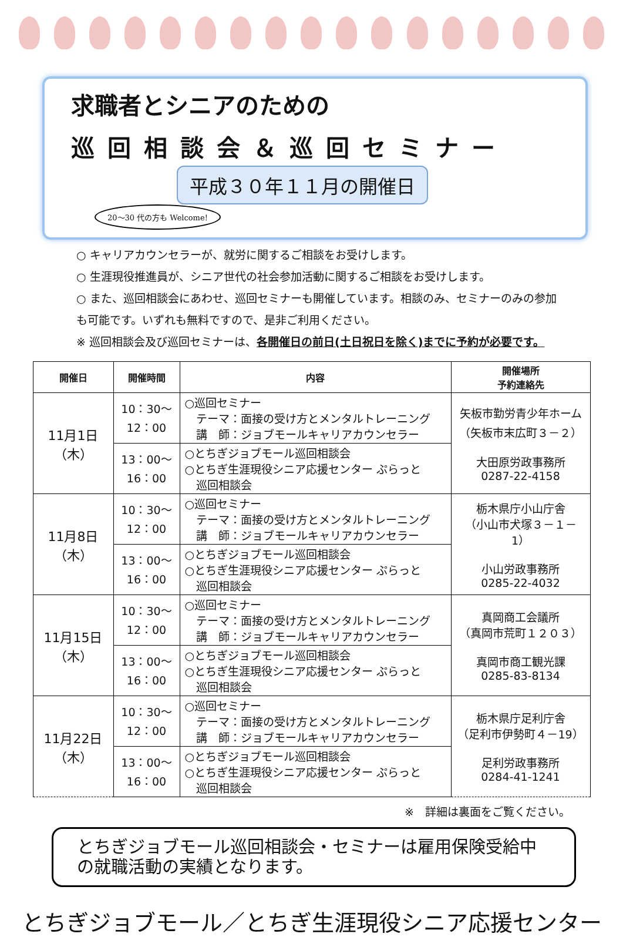求職者とシニアのための
巡回相談会＆巡回セミナー
平成３０年１１月の開催日
20～30 代の方も Welcome!
○ キャリアカウンセラーが、就労に関するご相談をお受けします。
○ 生涯現役推進員が、シニア世代の社会参加活動に関するご相談をお受けします。
○ また、巡回相談会にあわせ、巡回セミナーも開催しています。相談のみ、セミナーのみの参加も可能です。いずれも無料ですので、是非ご利用ください。
※ 巡回相談会及び巡回セミナーは、各開催日の前日(土日祝日を除く)までに予約が必要です。
| 開催日 | 開催時間 | 内容 | 開催場所 予約連絡先 |
| --- | --- | --- | --- |
| 11月1日 （木） | 10：30～ 12：00 | ○巡回セミナー テーマ：面接の受け方とメンタルトレーニング 講 師：ジョブモールキャリアカウンセラー | 矢板市勤労青少年ホーム （矢板市末広町３－２） 大田原労政事務所 0287-22-4158 |
| | 13：00～ 16：00 | ○とちぎジョブモール巡回相談会 ○とちぎ生涯現役シニア応援センター ぷらっと 巡回相談会 | |
| 11月8日 （木） | 10：30～ 12：00 | ○巡回セミナー テーマ：面接の受け方とメンタルトレーニング 講 師：ジョブモールキャリアカウンセラー | 栃木県庁小山庁舎 （小山市犬塚３－１－1） 小山労政事務所 0285-22-4032 |
| | 13：00～ 16：00 | ○とちぎジョブモール巡回相談会 ○とちぎ生涯現役シニア応援センター ぷらっと 巡回相談会 | |
| 11月15日 （木） | 10：30～ 12：00 | ○巡回セミナー テーマ：面接の受け方とメンタルトレーニング 講 師：ジョブモールキャリアカウンセラー | 真岡商工会議所 （真岡市荒町１２０３） 真岡市商工観光課 0285-83-8134 |
| | 13：00～ 16：00 | ○とちぎジョブモール巡回相談会 ○とちぎ生涯現役シニア応援センター ぷらっと 巡回相談会 | |
| 11月22日 （木） | 10：30～ 12：00 | ○巡回セミナー テーマ：面接の受け方とメンタルトレーニング 講 師：ジョブモールキャリアカウンセラー | 栃木県庁足利庁舎 （足利市伊勢町４－19） 足利労政事務所 0284-41-1241 |
| | 13：00～ 16：00 | ○とちぎジョブモール巡回相談会 ○とちぎ生涯現役シニア応援センター ぷらっと 巡回相談会 | |
※　詳細は裏面をご覧ください。
とちぎジョブモール巡回相談会・セミナーは雇用保険受給中の就職活動の実績となります。
とちぎジョブモール／とちぎ生涯現役シニア応援センター